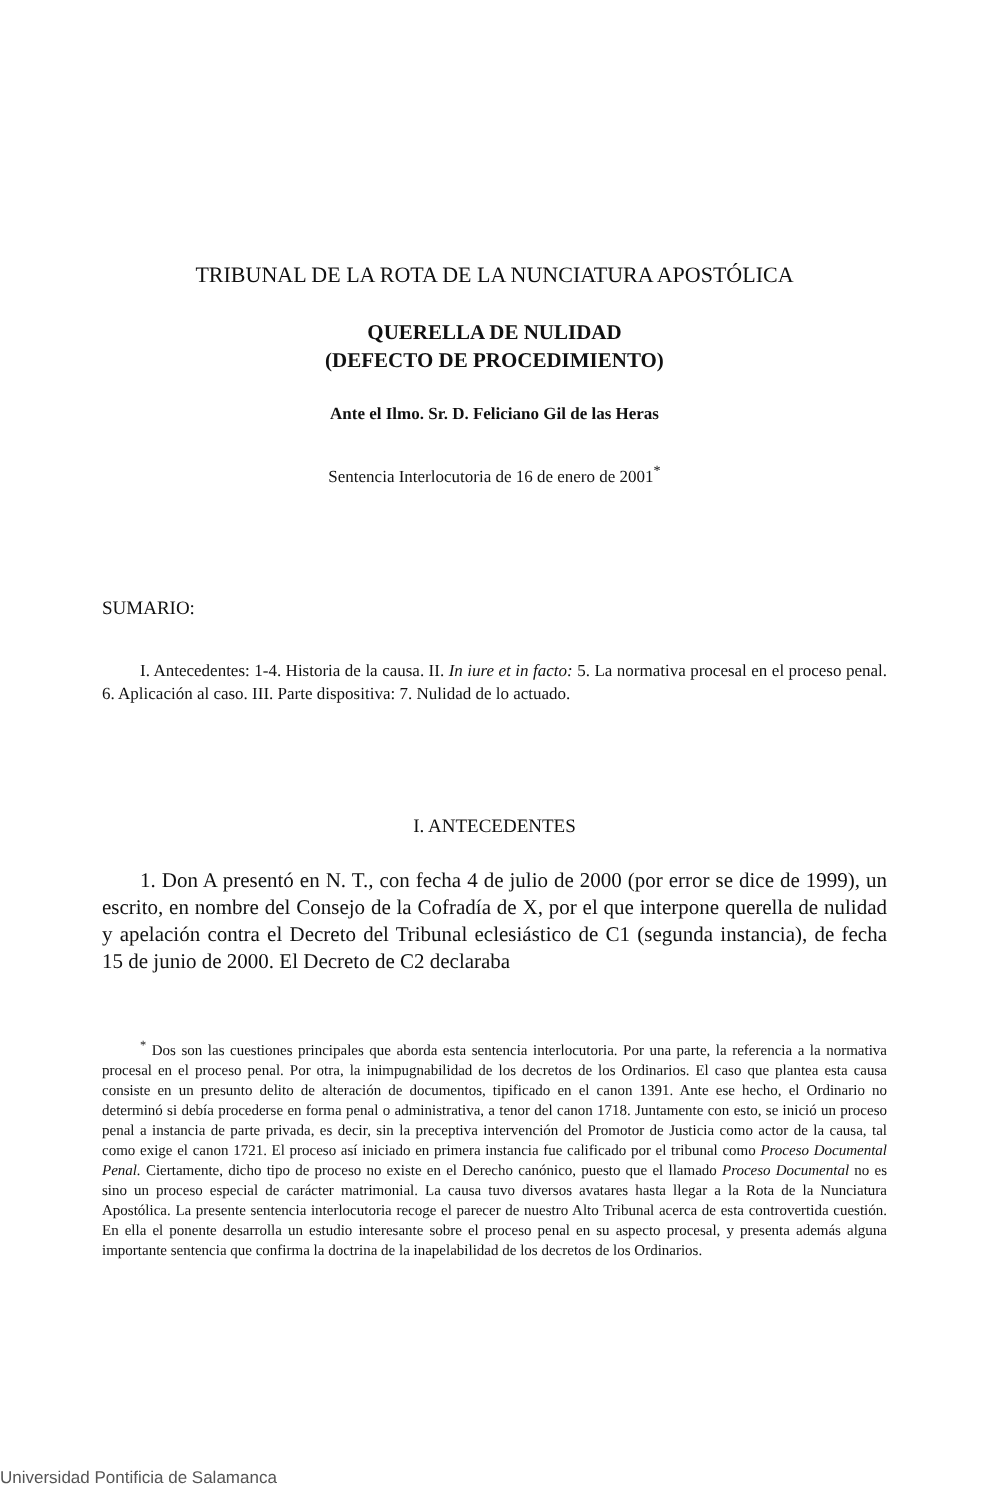TRIBUNAL DE LA ROTA DE LA NUNCIATURA APOSTÓLICA
QUERELLA DE NULIDAD
(DEFECTO DE PROCEDIMIENTO)
Ante el Ilmo. Sr. D. Feliciano Gil de las Heras
Sentencia Interlocutoria de 16 de enero de 2001<sup>*</sup>
SUMARIO:
I. Antecedentes: 1-4. Historia de la causa. II. In iure et in facto: 5. La normativa procesal en el proceso penal. 6. Aplicación al caso. III. Parte dispositiva: 7. Nulidad de lo actuado.
I. ANTECEDENTES
1. Don A presentó en N. T., con fecha 4 de julio de 2000 (por error se dice de 1999), un escrito, en nombre del Consejo de la Cofradía de X, por el que interpone querella de nulidad y apelación contra el Decreto del Tribunal eclesiástico de C1 (segunda instancia), de fecha 15 de junio de 2000. El Decreto de C2 declaraba
<sup>*</sup> Dos son las cuestiones principales que aborda esta sentencia interlocutoria. Por una parte, la referencia a la normativa procesal en el proceso penal. Por otra, la inimpugnabilidad de los decretos de los Ordinarios. El caso que plantea esta causa consiste en un presunto delito de alteración de documentos, tipificado en el canon 1391. Ante ese hecho, el Ordinario no determinó si debía procederse en forma penal o administrativa, a tenor del canon 1718. Juntamente con esto, se inició un proceso penal a instancia de parte privada, es decir, sin la preceptiva intervención del Promotor de Justicia como actor de la causa, tal como exige el canon 1721. El proceso así iniciado en primera instancia fue calificado por el tribunal como Proceso Documental Penal. Ciertamente, dicho tipo de proceso no existe en el Derecho canónico, puesto que el llamado Proceso Documental no es sino un proceso especial de carácter matrimonial. La causa tuvo diversos avatares hasta llegar a la Rota de la Nunciatura Apostólica. La presente sentencia interlocutoria recoge el parecer de nuestro Alto Tribunal acerca de esta controvertida cuestión. En ella el ponente desarrolla un estudio interesante sobre el proceso penal en su aspecto procesal, y presenta además alguna importante sentencia que confirma la doctrina de la inapelabilidad de los decretos de los Ordinarios.
Universidad Pontificia de Salamanca